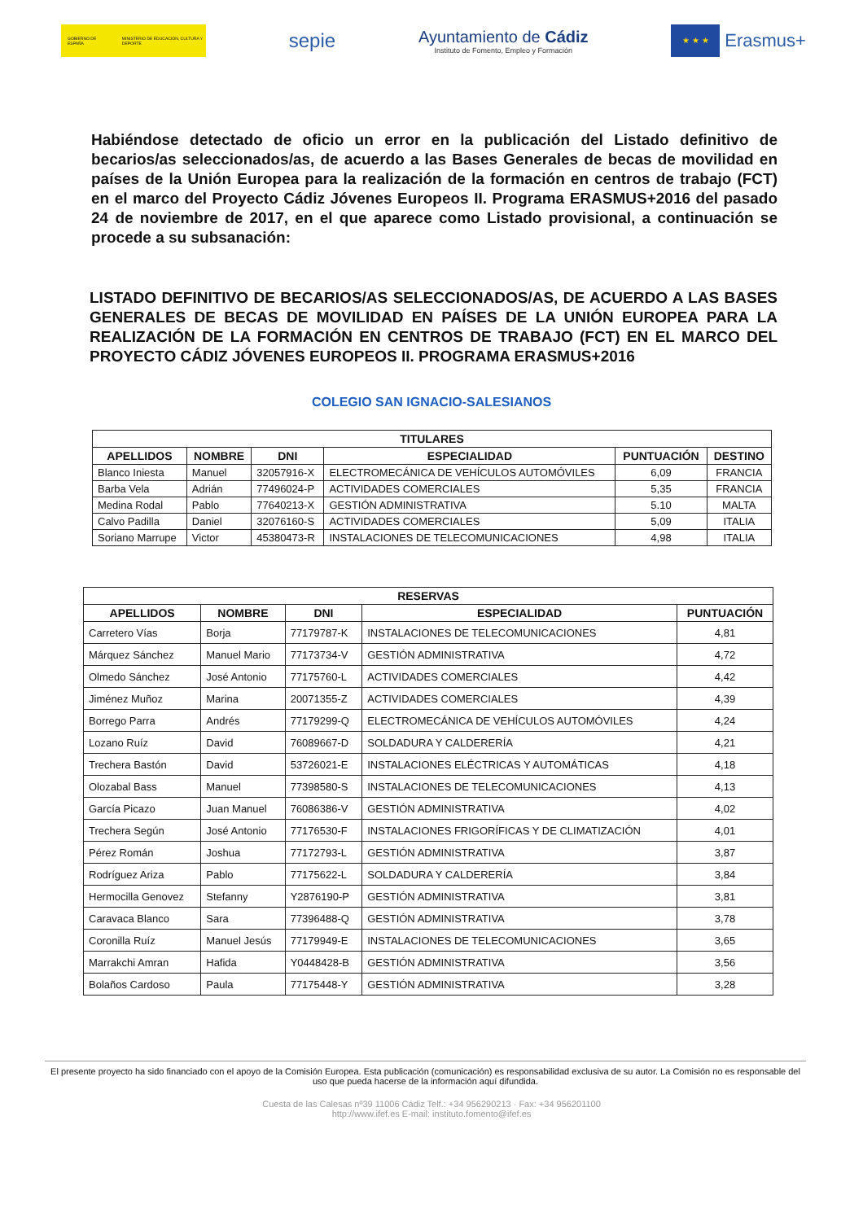GOBIERNO DE ESPAÑA MINISTERIO DE EDUCACIÓN, CULTURA Y DEPORTE
sepie
Ayuntamiento de Cádiz
Instituto de Fomento, Empleo y Formación
★ ★ ★
Erasmus+
Habiéndose detectado de oficio un error en la publicación del Listado definitivo de becarios/as seleccionados/as, de acuerdo a las Bases Generales de becas de movilidad en países de la Unión Europea para la realización de la formación en centros de trabajo (FCT) en el marco del Proyecto Cádiz Jóvenes Europeos II. Programa ERASMUS+2016 del pasado 24 de noviembre de 2017, en el que aparece como Listado provisional, a continuación se procede a su subsanación:
LISTADO DEFINITIVO DE BECARIOS/AS SELECCIONADOS/AS, DE ACUERDO A LAS BASES GENERALES DE BECAS DE MOVILIDAD EN PAÍSES DE LA UNIÓN EUROPEA PARA LA REALIZACIÓN DE LA FORMACIÓN EN CENTROS DE TRABAJO (FCT) EN EL MARCO DEL PROYECTO CÁDIZ JÓVENES EUROPEOS II. PROGRAMA ERASMUS+2016
COLEGIO SAN IGNACIO-SALESIANOS
| TITULARES | | | | | |
| --- | --- | --- | --- | --- | --- |
| APELLIDOS | NOMBRE | DNI | ESPECIALIDAD | PUNTUACIÓN | DESTINO |
| Blanco Iniesta | Manuel | 32057916-X | ELECTROMECÁNICA DE VEHÍCULOS AUTOMÓVILES | 6,09 | FRANCIA |
| Barba Vela | Adrián | 77496024-P | ACTIVIDADES COMERCIALES | 5,35 | FRANCIA |
| Medina Rodal | Pablo | 77640213-X | GESTIÓN ADMINISTRATIVA | 5.10 | MALTA |
| Calvo Padilla | Daniel | 32076160-S | ACTIVIDADES COMERCIALES | 5,09 | ITALIA |
| Soriano Marrupe | Victor | 45380473-R | INSTALACIONES DE TELECOMUNICACIONES | 4,98 | ITALIA |
| RESERVAS | | | | |
| --- | --- | --- | --- | --- |
| APELLIDOS | NOMBRE | DNI | ESPECIALIDAD | PUNTUACIÓN |
| Carretero Vías | Borja | 77179787-K | INSTALACIONES DE TELECOMUNICACIONES | 4,81 |
| Márquez Sánchez | Manuel Mario | 77173734-V | GESTIÓN ADMINISTRATIVA | 4,72 |
| Olmedo Sánchez | José Antonio | 77175760-L | ACTIVIDADES COMERCIALES | 4,42 |
| Jiménez Muñoz | Marina | 20071355-Z | ACTIVIDADES COMERCIALES | 4,39 |
| Borrego Parra | Andrés | 77179299-Q | ELECTROMECÁNICA DE VEHÍCULOS AUTOMÓVILES | 4,24 |
| Lozano Ruíz | David | 76089667-D | SOLDADURA Y CALDERERÍA | 4,21 |
| Trechera Bastón | David | 53726021-E | INSTALACIONES ELÉCTRICAS Y AUTOMÁTICAS | 4,18 |
| Olozabal Bass | Manuel | 77398580-S | INSTALACIONES DE TELECOMUNICACIONES | 4,13 |
| García Picazo | Juan Manuel | 76086386-V | GESTIÓN ADMINISTRATIVA | 4,02 |
| Trechera Según | José Antonio | 77176530-F | INSTALACIONES FRIGORÍFICAS Y DE CLIMATIZACIÓN | 4,01 |
| Pérez Román | Joshua | 77172793-L | GESTIÓN ADMINISTRATIVA | 3,87 |
| Rodríguez Ariza | Pablo | 77175622-L | SOLDADURA Y CALDERERÍA | 3,84 |
| Hermocilla Genovez | Stefanny | Y2876190-P | GESTIÓN ADMINISTRATIVA | 3,81 |
| Caravaca Blanco | Sara | 77396488-Q | GESTIÓN ADMINISTRATIVA | 3,78 |
| Coronilla Ruíz | Manuel Jesús | 77179949-E | INSTALACIONES DE TELECOMUNICACIONES | 3,65 |
| Marrakchi Amran | Hafida | Y0448428-B | GESTIÓN ADMINISTRATIVA | 3,56 |
| Bolaños Cardoso | Paula | 77175448-Y | GESTIÓN ADMINISTRATIVA | 3,28 |
El presente proyecto ha sido financiado con el apoyo de la Comisión Europea. Esta publicación (comunicación) es responsabilidad exclusiva de su autor. La Comisión no es responsable del uso que pueda hacerse de la información aquí difundida.
Cuesta de las Calesas nº39 11006 Cádiz Telf.: +34 956290213 · Fax: +34 956201100
http://www.ifef.es E-mail: instituto.fomento@ifef.es